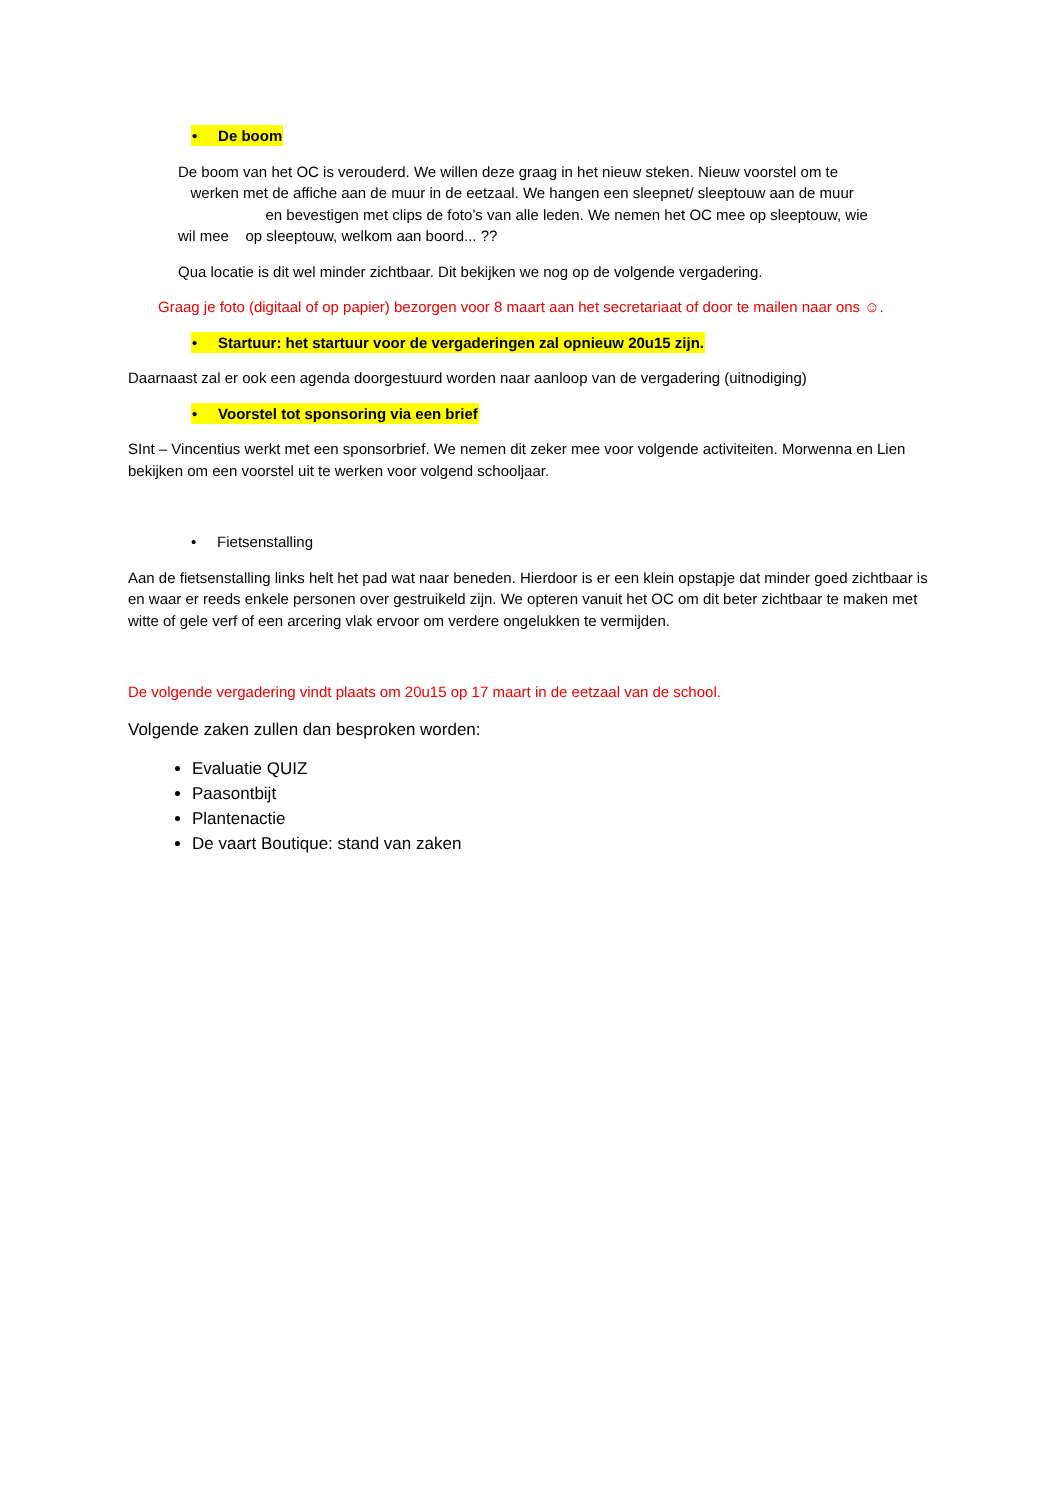• De boom
De boom van het OC is verouderd. We willen deze graag in het nieuw steken. Nieuw voorstel om te
werken met de affiche aan de muur in de eetzaal. We hangen een sleepnet/ sleeptouw aan de muur
en bevestigen met clips de foto’s van alle leden. We nemen het OC mee op sleeptouw, wie
wil mee op sleeptouw, welkom aan boord... ??
Qua locatie is dit wel minder zichtbaar. Dit bekijken we nog op de volgende vergadering.
Graag je foto (digitaal of op papier) bezorgen voor 8 maart aan het secretariaat of door te mailen naar ons ☺.
• Startuur: het startuur voor de vergaderingen zal opnieuw 20u15 zijn.
Daarnaast zal er ook een agenda doorgestuurd worden naar aanloop van de vergadering (uitnodiging)
• Voorstel tot sponsoring via een brief
SInt – Vincentius werkt met een sponsorbrief. We nemen dit zeker mee voor volgende activiteiten. Morwenna en Lien bekijken om een voorstel uit te werken voor volgend schooljaar.
• Fietsenstalling
Aan de fietsenstalling links helt het pad wat naar beneden. Hierdoor is er een klein opstapje dat minder goed zichtbaar is en waar er reeds enkele personen over gestruikeld zijn. We opteren vanuit het OC om dit beter zichtbaar te maken met witte of gele verf of een arcering vlak ervoor om verdere ongelukken te vermijden.
De volgende vergadering vindt plaats om 20u15 op 17 maart in de eetzaal van de school.
Volgende zaken zullen dan besproken worden:
Evaluatie QUIZ
Paasontbijt
Plantenactie
De vaart Boutique: stand van zaken